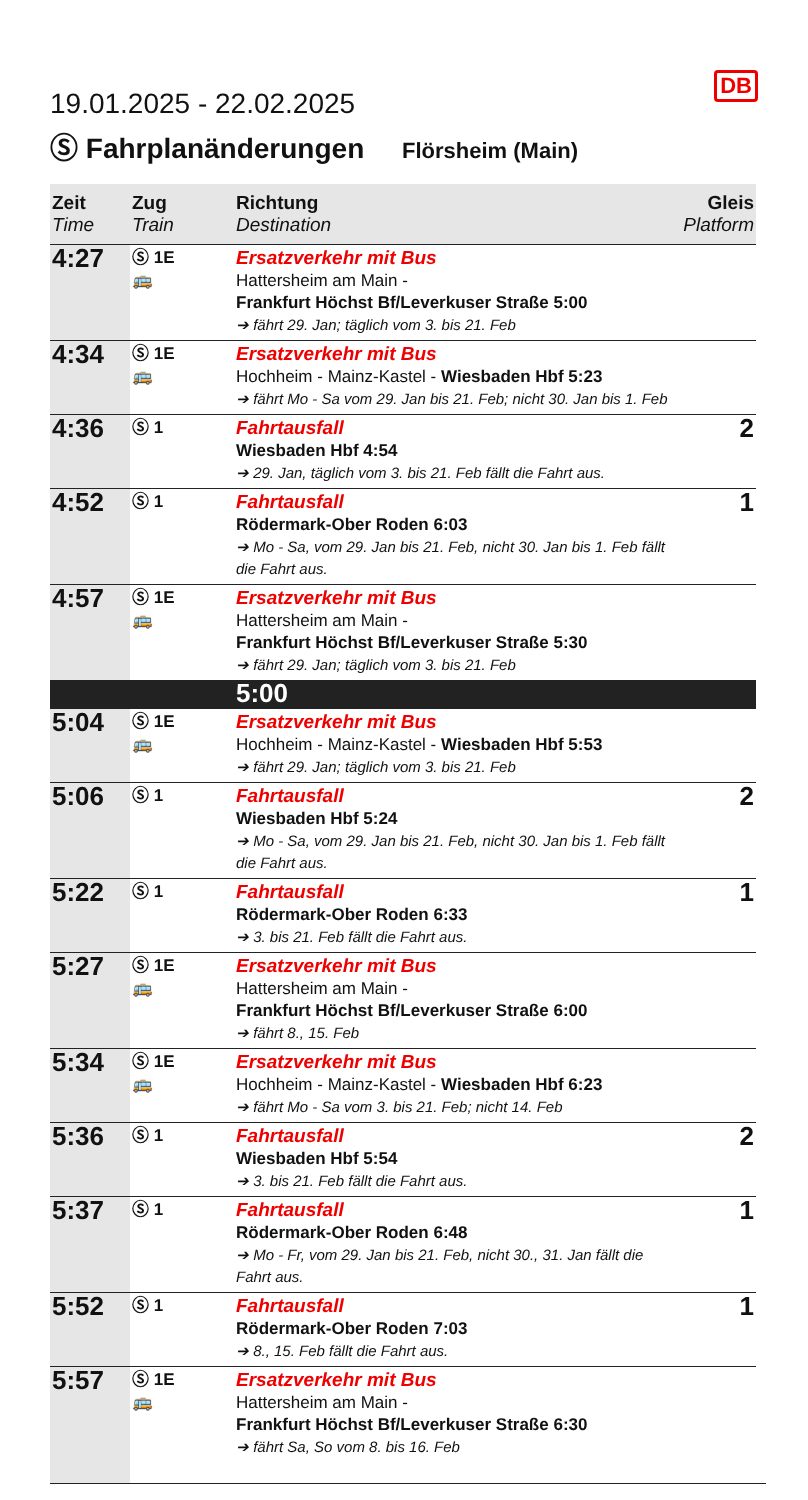DB
19.01.2025 - 22.02.2025
Ⓢ Fahrplanänderungen Flörsheim (Main)
| Zeit Time | Zug Train | Richtung Destination | Gleis Platform |
| --- | --- | --- | --- |
| 4:27 | Ⓢ 1E 🚌 | Ersatzverkehr mit Bus Hattersheim am Main - Frankfurt Höchst Bf/Leverkuser Straße 5:00 ➔ fährt 29. Jan; täglich vom 3. bis 21. Feb | |
| 4:34 | Ⓢ 1E 🚌 | Ersatzverkehr mit Bus Hochheim - Mainz-Kastel - Wiesbaden Hbf 5:23 ➔ fährt Mo - Sa vom 29. Jan bis 21. Feb; nicht 30. Jan bis 1. Feb | |
| 4:36 | Ⓢ 1 | Fahrtausfall Wiesbaden Hbf 4:54 ➔ 29. Jan, täglich vom 3. bis 21. Feb fällt die Fahrt aus. | 2 |
| 4:52 | Ⓢ 1 | Fahrtausfall Rödermark-Ober Roden 6:03 ➔ Mo - Sa, vom 29. Jan bis 21. Feb, nicht 30. Jan bis 1. Feb fällt die Fahrt aus. | 1 |
| 4:57 | Ⓢ 1E 🚌 | Ersatzverkehr mit Bus Hattersheim am Main - Frankfurt Höchst Bf/Leverkuser Straße 5:30 ➔ fährt 29. Jan; täglich vom 3. bis 21. Feb | |
| | | 5:00 | |
| 5:04 | Ⓢ 1E 🚌 | Ersatzverkehr mit Bus Hochheim - Mainz-Kastel - Wiesbaden Hbf 5:53 ➔ fährt 29. Jan; täglich vom 3. bis 21. Feb | |
| 5:06 | Ⓢ 1 | Fahrtausfall Wiesbaden Hbf 5:24 ➔ Mo - Sa, vom 29. Jan bis 21. Feb, nicht 30. Jan bis 1. Feb fällt die Fahrt aus. | 2 |
| 5:22 | Ⓢ 1 | Fahrtausfall Rödermark-Ober Roden 6:33 ➔ 3. bis 21. Feb fällt die Fahrt aus. | 1 |
| 5:27 | Ⓢ 1E 🚌 | Ersatzverkehr mit Bus Hattersheim am Main - Frankfurt Höchst Bf/Leverkuser Straße 6:00 ➔ fährt 8., 15. Feb | |
| 5:34 | Ⓢ 1E 🚌 | Ersatzverkehr mit Bus Hochheim - Mainz-Kastel - Wiesbaden Hbf 6:23 ➔ fährt Mo - Sa vom 3. bis 21. Feb; nicht 14. Feb | |
| 5:36 | Ⓢ 1 | Fahrtausfall Wiesbaden Hbf 5:54 ➔ 3. bis 21. Feb fällt die Fahrt aus. | 2 |
| 5:37 | Ⓢ 1 | Fahrtausfall Rödermark-Ober Roden 6:48 ➔ Mo - Fr, vom 29. Jan bis 21. Feb, nicht 30., 31. Jan fällt die Fahrt aus. | 1 |
| 5:52 | Ⓢ 1 | Fahrtausfall Rödermark-Ober Roden 7:03 ➔ 8., 15. Feb fällt die Fahrt aus. | 1 |
| 5:57 | Ⓢ 1E 🚌 | Ersatzverkehr mit Bus Hattersheim am Main - Frankfurt Höchst Bf/Leverkuser Straße 6:30 ➔ fährt Sa, So vom 8. bis 16. Feb | |